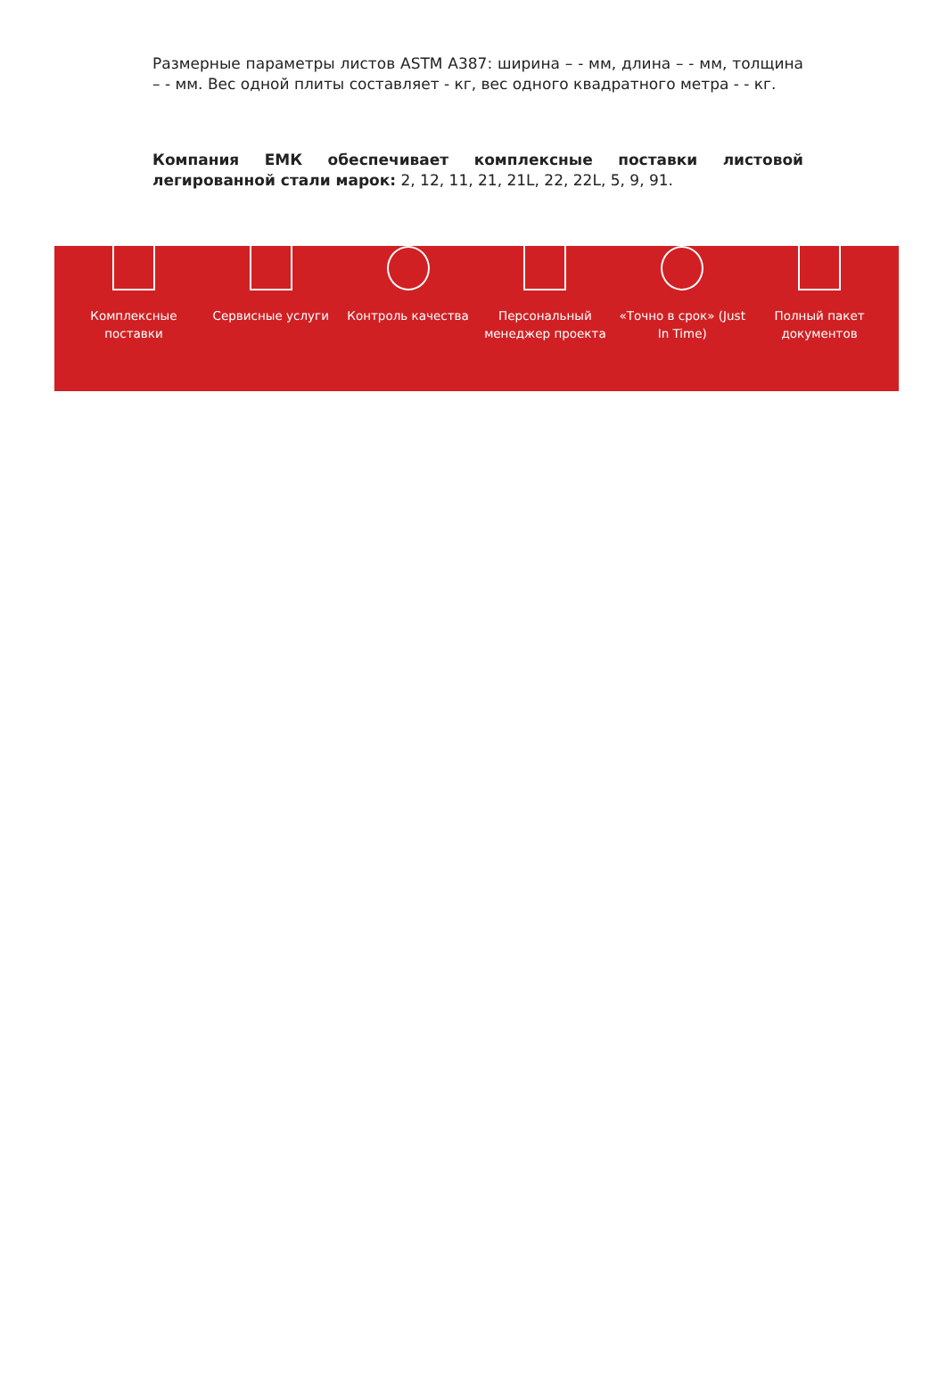Размерные параметры листов ASTM A387: ширина – - мм, длина – - мм, толщина – - мм. Вес одной плиты составляет - кг, вес одного квадратного метра - - кг.
Компания ЕМК обеспечивает комплексные поставки листовой легированной стали марок: 2, 12, 11, 21, 21L, 22, 22L, 5, 9, 91.
Комплексные поставки Сервисные услуги Контроль качества Персональный менеджер проекта «Точно в срок» (Just In Time) Полный пакет документов